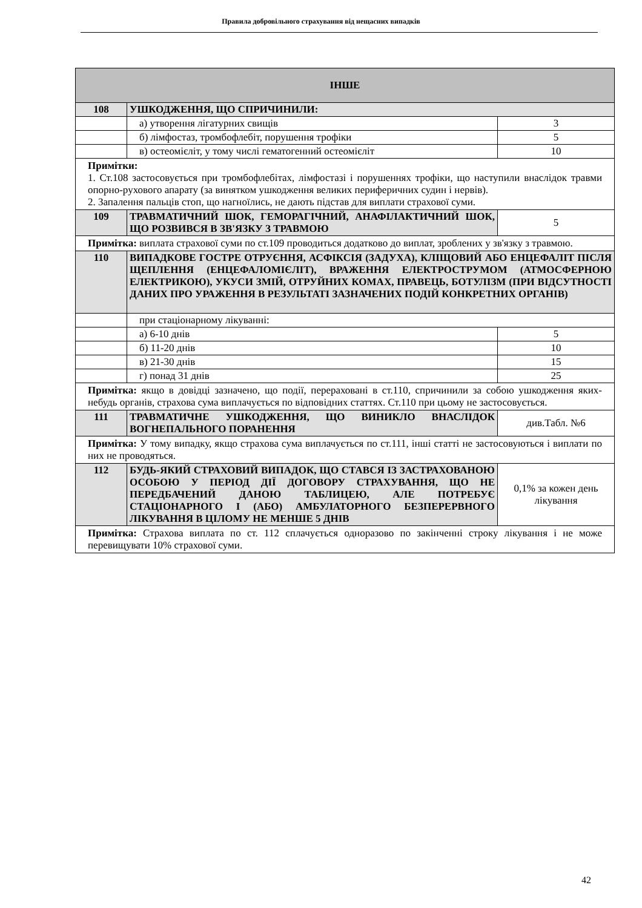Правила добровільного страхування від нещасних випадків
| ІНШЕ | | |
| 108 | УШКОДЖЕННЯ, ЩО СПРИЧИНИЛИ: | |
| | а) утворення лігатурних свищів | 3 |
| | б) лімфостаз, тромбофлебіт, порушення трофіки | 5 |
| | в) остеомієліт, у тому числі гематогенний остеомієліт | 10 |
| Примітки: 1. Ст.108 застосовується при тромбофлебітах, лімфостазі і порушеннях трофіки, що наступили внаслідок травми опорно-рухового апарату (за винятком ушкодження великих периферичних судин і нервів). 2. Запалення пальців стоп, що нагноїлись, не дають підстав для виплати страхової суми. | | |
| 109 | ТРАВМАТИЧНИЙ ШОК, ГЕМОРАГІЧНИЙ, АНАФІЛАКТИЧНИЙ ШОК, ЩО РОЗВИВСЯ В ЗВ'ЯЗКУ З ТРАВМОЮ | 5 |
| Примітка: виплата страхової суми по ст.109 проводиться додатково до виплат, зроблених у зв'язку з травмою. | | |
| 110 | ВИПАДКОВЕ ГОСТРЕ ОТРУЄННЯ, АСФІКСІЯ (ЗАДУХА), КЛІЩОВИЙ АБО ЕНЦЕФАЛІТ ПІСЛЯ ЩЕПЛЕННЯ (ЕНЦЕФАЛОМІЄЛІТ), ВРАЖЕННЯ ЕЛЕКТРОСТРУМОМ (АТМОСФЕРНОЮ ЕЛЕКТРИКОЮ), УКУСИ ЗМІЙ, ОТРУЙНИХ КОМАХ, ПРАВЕЦЬ, БОТУЛІЗМ (ПРИ ВІДСУТНОСТІ ДАНИХ ПРО УРАЖЕННЯ В РЕЗУЛЬТАТІ ЗАЗНАЧЕНИХ ПОДІЙ КОНКРЕТНИХ ОРГАНІВ) | |
| | при стаціонарному лікуванні: | |
| | а) 6-10 днів | 5 |
| | б) 11-20 днів | 10 |
| | в) 21-30 днів | 15 |
| | г) понад 31 днів | 25 |
| Примітка: якщо в довідці зазначено, що події, перераховані в ст.110, спричинили за собою ушкодження яких-небудь органів, страхова сума виплачується по відповідних статтях. Ст.110 при цьому не застосовується. | | |
| 111 | ТРАВМАТИЧНЕ УШКОДЖЕННЯ, ЩО ВИНИКЛО ВНАСЛІДОК ВОГНЕПАЛЬНОГО ПОРАНЕННЯ | див.Табл. №6 |
| Примітка: У тому випадку, якщо страхова сума виплачується по ст.111, інші статті не застосовуються і виплати по них не проводяться. | | |
| 112 | БУДЬ-ЯКИЙ СТРАХОВИЙ ВИПАДОК, ЩО СТАВСЯ ІЗ ЗАСТРАХОВАНОЮ ОСОБОЮ У ПЕРІОД ДІЇ ДОГОВОРУ СТРАХУВАННЯ, ЩО НЕ ПЕРЕДБАЧЕНИЙ ДАНОЮ ТАБЛИЦЕЮ, АЛЕ ПОТРЕБУЄ СТАЦІОНАРНОГО І (АБО) АМБУЛАТОРНОГО БЕЗПЕРЕРВНОГО ЛІКУВАННЯ В ЦІЛОМУ НЕ МЕНШЕ 5 ДНІВ | 0,1% за кожен день лікування |
| Примітка: Страхова виплата по ст. 112 сплачується одноразово по закінченні строку лікування і не може перевищувати 10% страхової суми. | | |
42